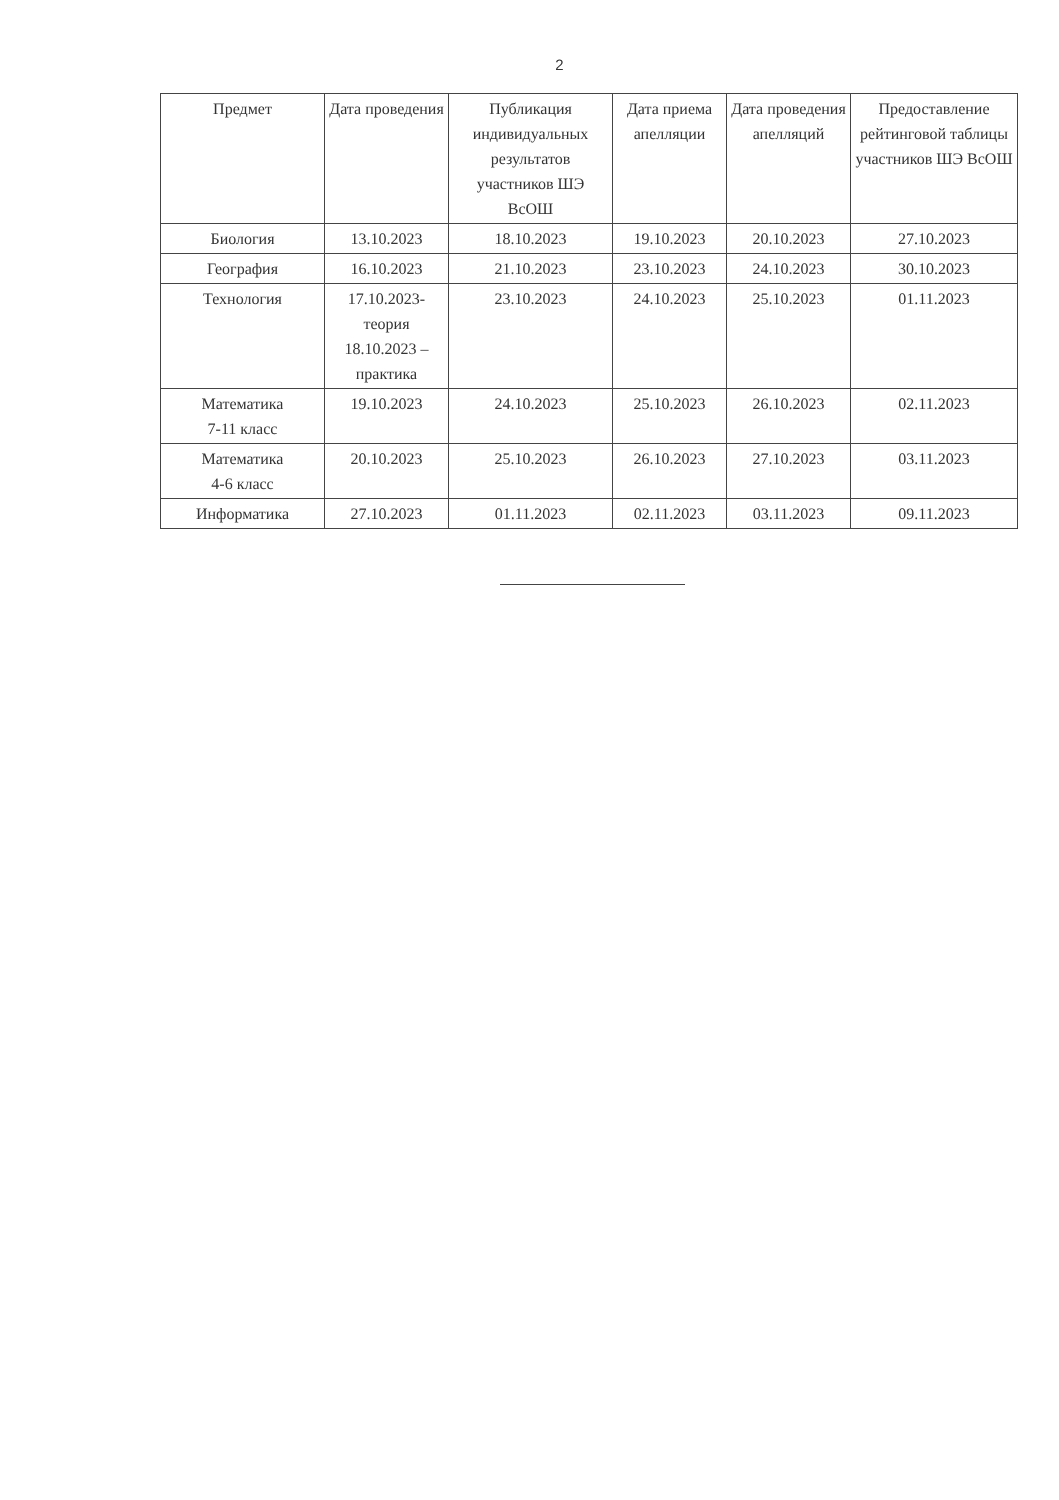2
| Предмет | Дата проведения | Публикация индивидуальных результатов участников ШЭ ВсОШ | Дата приема апелляции | Дата проведения апелляций | Предоставление рейтинговой таблицы участников ШЭ ВсОШ |
| --- | --- | --- | --- | --- | --- |
| Биология | 13.10.2023 | 18.10.2023 | 19.10.2023 | 20.10.2023 | 27.10.2023 |
| География | 16.10.2023 | 21.10.2023 | 23.10.2023 | 24.10.2023 | 30.10.2023 |
| Технология | 17.10.2023-теория 18.10.2023 – практика | 23.10.2023 | 24.10.2023 | 25.10.2023 | 01.11.2023 |
| Математика 7-11 класс | 19.10.2023 | 24.10.2023 | 25.10.2023 | 26.10.2023 | 02.11.2023 |
| Математика 4-6 класс | 20.10.2023 | 25.10.2023 | 26.10.2023 | 27.10.2023 | 03.11.2023 |
| Информатика | 27.10.2023 | 01.11.2023 | 02.11.2023 | 03.11.2023 | 09.11.2023 |